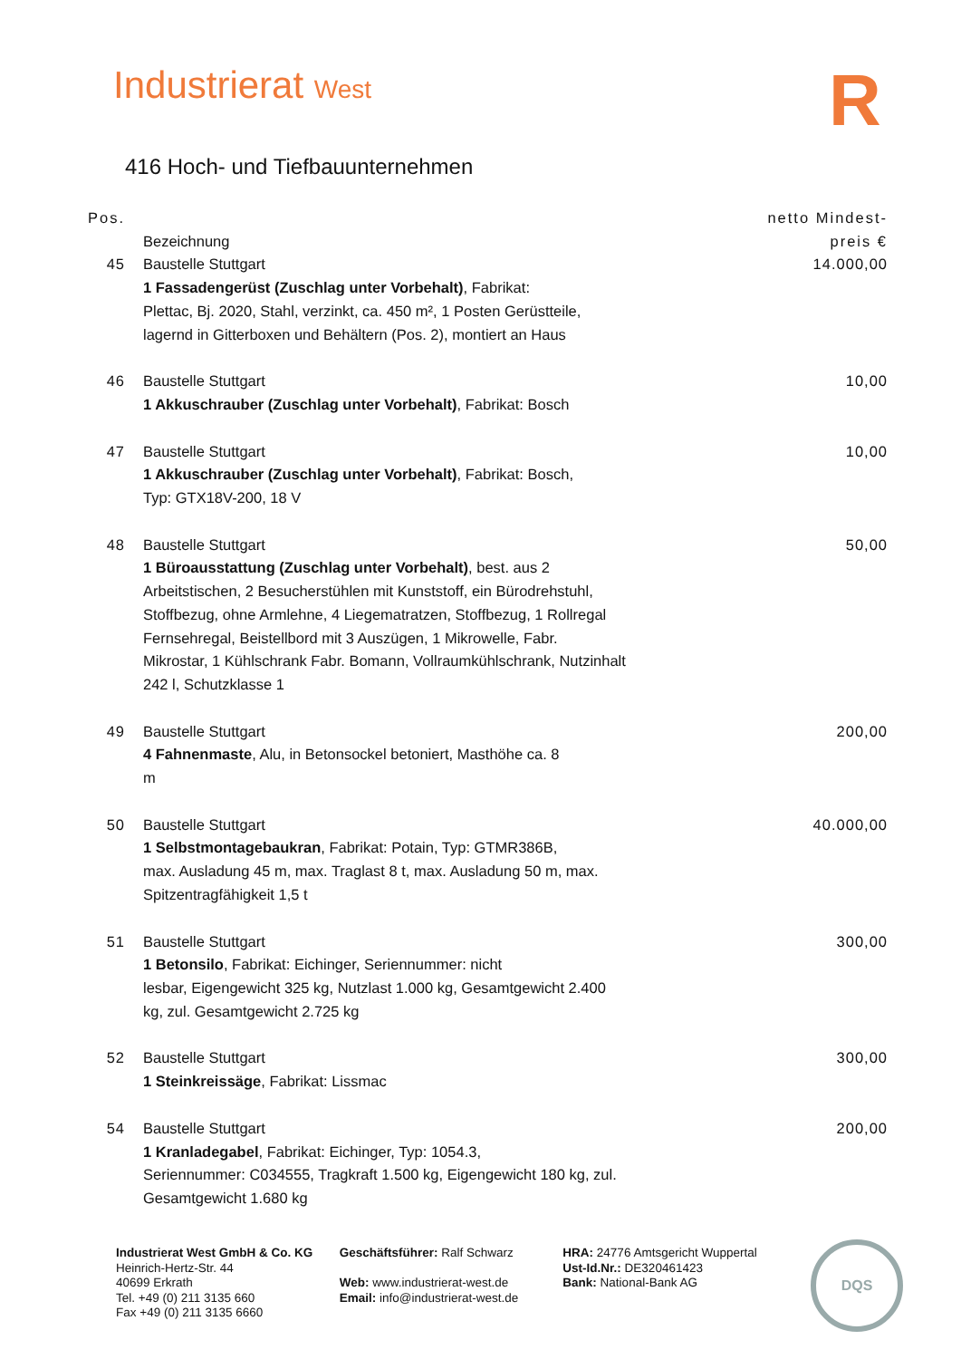Industrierat West R
416 Hoch- und Tiefbauunternehmen
| Pos. | Bezeichnung | netto Mindest- preis € |
| --- | --- | --- |
| 45 | Baustelle Stuttgart 1 Fassadengerüst (Zuschlag unter Vorbehalt) , Fabrikat: Plettac, Bj. 2020, Stahl, verzinkt, ca. 450 m², 1 Posten Gerüstteile, lagernd in Gitterboxen und Behältern (Pos. 2), montiert an Haus | 14.000,00 |
| 46 | Baustelle Stuttgart 1 Akkuschrauber (Zuschlag unter Vorbehalt) , Fabrikat: Bosch | 10,00 |
| 47 | Baustelle Stuttgart 1 Akkuschrauber (Zuschlag unter Vorbehalt) , Fabrikat: Bosch, Typ: GTX18V-200, 18 V | 10,00 |
| 48 | Baustelle Stuttgart 1 Büroausstattung (Zuschlag unter Vorbehalt) , best. aus 2 Arbeitstischen, 2 Besucherstühlen mit Kunststoff, ein Bürodrehstuhl, Stoffbezug, ohne Armlehne, 4 Liegematratzen, Stoffbezug, 1 Rollregal Fernsehregal, Beistellbord mit 3 Auszügen, 1 Mikrowelle, Fabr. Mikrostar, 1 Kühlschrank Fabr. Bomann, Vollraumkühlschrank, Nutzinhalt 242 l, Schutzklasse 1 | 50,00 |
| 49 | Baustelle Stuttgart 4 Fahnenmaste , Alu, in Betonsockel betoniert, Masthöhe ca. 8 m | 200,00 |
| 50 | Baustelle Stuttgart 1 Selbstmontagebaukran , Fabrikat: Potain, Typ: GTMR386B, max. Ausladung 45 m, max. Traglast 8 t, max. Ausladung 50 m, max. Spitzentragfähigkeit 1,5 t | 40.000,00 |
| 51 | Baustelle Stuttgart 1 Betonsilo , Fabrikat: Eichinger, Seriennummer: nicht lesbar, Eigengewicht 325 kg, Nutzlast 1.000 kg, Gesamtgewicht 2.400 kg, zul. Gesamtgewicht 2.725 kg | 300,00 |
| 52 | Baustelle Stuttgart 1 Steinkreissäge , Fabrikat: Lissmac | 300,00 |
| 54 | Baustelle Stuttgart 1 Kranladegabel , Fabrikat: Eichinger, Typ: 1054.3, Seriennummer: C034555, Tragkraft 1.500 kg, Eigengewicht 180 kg, zul. Gesamtgewicht 1.680 kg | 200,00 |
Industrierat West GmbH & Co. KG
Heinrich-Hertz-Str. 44
40699 Erkrath
Tel. +49 (0) 211 3135 660
Fax +49 (0) 211 3135 6660
Geschäftsführer: Ralf Schwarz
Web: www.industrierat-west.de
Email: info@industrierat-west.de
HRA: 24776 Amtsgericht Wuppertal
Ust-Id.Nr.: DE320461423
Bank: National-Bank AG
DQS